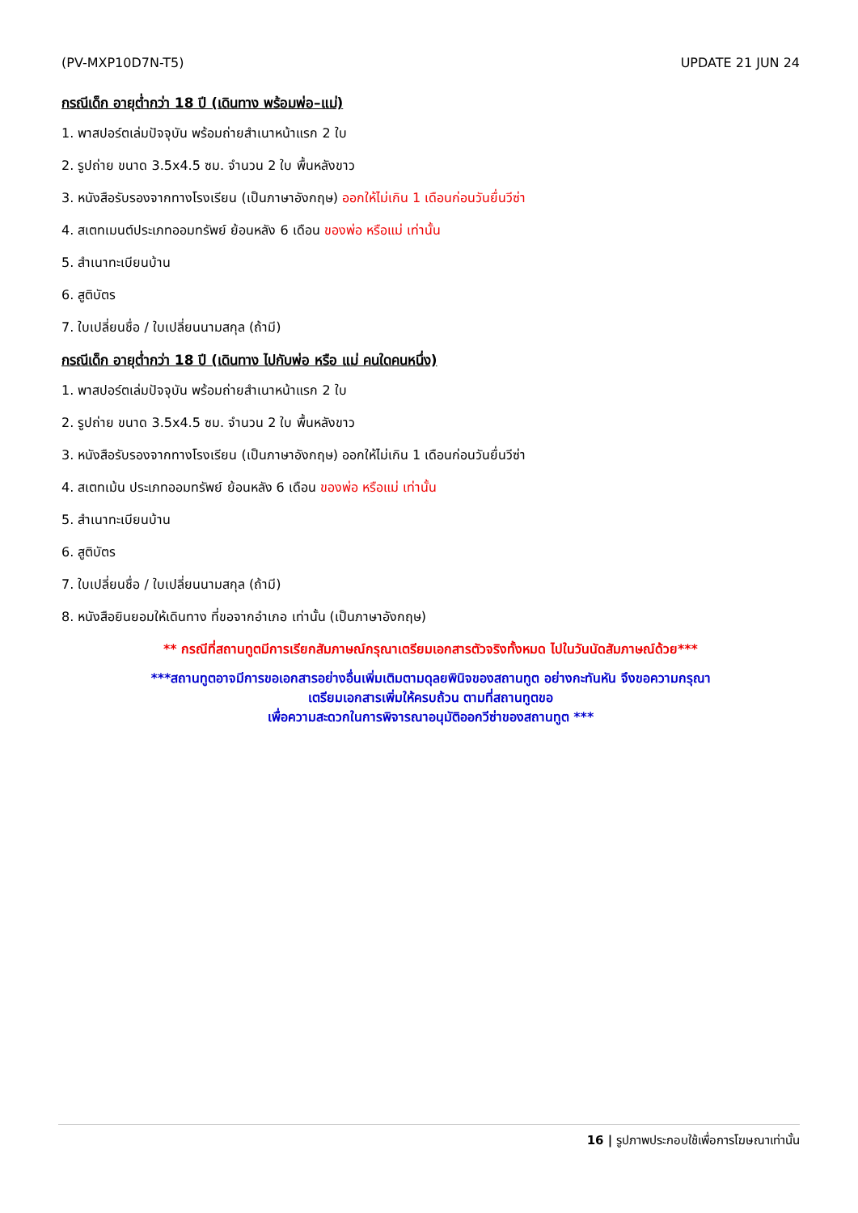(PV-MXP10D7N-T5) UPDATE 21 JUN 24
กรณีเด็ก อายุต่ำกว่า 18 ปี (เดินทาง พร้อมพ่อ–แม่)
1. พาสปอร์ตเล่มปัจจุบัน พร้อมถ่ายสำเนาหน้าแรก 2 ใบ
2. รูปถ่าย ขนาด 3.5x4.5 ซม. จำนวน 2 ใบ พื้นหลังขาว
3. หนังสือรับรองจากทางโรงเรียน (เป็นภาษาอังกฤษ) ออกให้ไม่เกิน 1 เดือนก่อนวันยื่นวีซ่า
4. สเตทเมนต์ประเภทออมทรัพย์ ย้อนหลัง 6 เดือน ของพ่อ หรือแม่ เท่านั้น
5. สำเนาทะเบียนบ้าน
6. สูติบัตร
7. ใบเปลี่ยนชื่อ / ใบเปลี่ยนนามสกุล (ถ้ามี)
กรณีเด็ก อายุต่ำกว่า 18 ปี (เดินทาง ไปกับพ่อ หรือ แม่ คนใดคนหนึ่ง)
1. พาสปอร์ตเล่มปัจจุบัน พร้อมถ่ายสำเนาหน้าแรก 2 ใบ
2. รูปถ่าย ขนาด 3.5x4.5 ซม. จำนวน 2 ใบ พื้นหลังขาว
3. หนังสือรับรองจากทางโรงเรียน (เป็นภาษาอังกฤษ) ออกให้ไม่เกิน 1 เดือนก่อนวันยื่นวีซ่า
4. สเตทเม้น ประเภทออมทรัพย์ ย้อนหลัง 6 เดือน ของพ่อ หรือแม่ เท่านั้น
5. สำเนาทะเบียนบ้าน
6. สูติบัตร
7. ใบเปลี่ยนชื่อ / ใบเปลี่ยนนามสกุล (ถ้ามี)
8. หนังสือยินยอมให้เดินทาง ที่ขอจากอำเภอ เท่านั้น (เป็นภาษาอังกฤษ)
** กรณีที่สถานทูตมีการเรียกสัมภาษณ์กรุณาเตรียมเอกสารตัวจริงทั้งหมด ไปในวันนัดสัมภาษณ์ด้วย***
***สถานทูตอาจมีการขอเอกสารอย่างอื่นเพิ่มเติมตามดุลยพินิจของสถานทูต อย่างกะทันหัน จึงขอความกรุณา
เตรียมเอกสารเพิ่มให้ครบถ้วน ตามที่สถานทูตขอ
เพื่อความสะดวกในการพิจารณาอนุมัติออกวีซ่าของสถานทูต ***
16 | รูปภาพประกอบใช้เพื่อการโฆษณาเท่านั้น